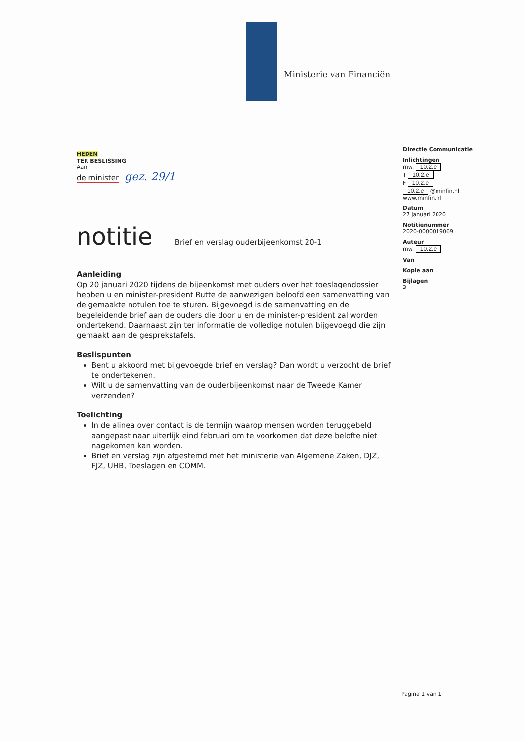Ministerie van Financiën
HEDEN
TER BESLISSING
Aan
de minister gez. 29/1
notitie Brief en verslag ouderbijeenkomst 20-1
Aanleiding
Op 20 januari 2020 tijdens de bijeenkomst met ouders over het toeslagendossier hebben u en minister-president Rutte de aanwezigen beloofd een samenvatting van de gemaakte notulen toe te sturen. Bijgevoegd is de samenvatting en de begeleidende brief aan de ouders die door u en de minister-president zal worden ondertekend. Daarnaast zijn ter informatie de volledige notulen bijgevoegd die zijn gemaakt aan de gesprekstafels.
Beslispunten
Bent u akkoord met bijgevoegde brief en verslag? Dan wordt u verzocht de brief te ondertekenen.
Wilt u de samenvatting van de ouderbijeenkomst naar de Tweede Kamer verzenden?
Toelichting
In de alinea over contact is de termijn waarop mensen worden teruggebeld aangepast naar uiterlijk eind februari om te voorkomen dat deze belofte niet nagekomen kan worden.
Brief en verslag zijn afgestemd met het ministerie van Algemene Zaken, DJZ, FJZ, UHB, Toeslagen en COMM.
Directie Communicatie
Inlichtingen
mw. 10.2.e
T 10.2.e
F 10.2.e
10.2.e @minfin.nl
www.minfin.nl
Datum
27 januari 2020
Notitienummer
2020-0000019069
Auteur
mw. 10.2.e
Van
Kopie aan
Bijlagen
3
Pagina 1 van 1